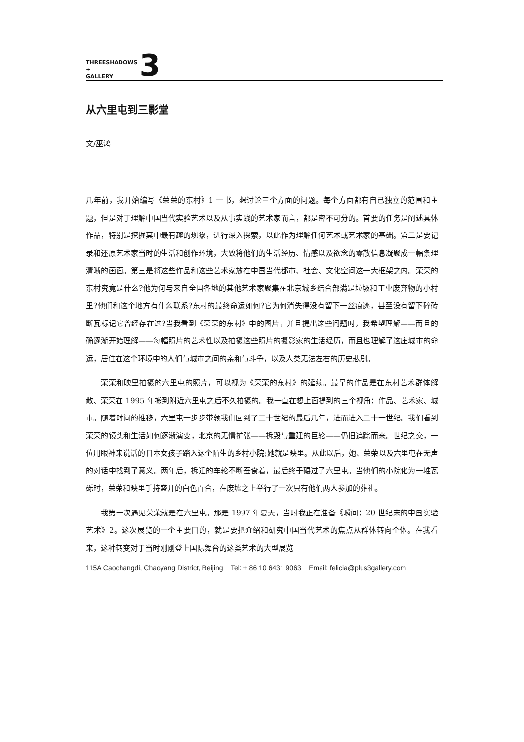THREESHADOWS
+
GALLERY
3
从六里屯到三影堂
文/巫鸿
几年前，我开始编写《荣荣的东村》1 一书，想讨论三个方面的问题。每个方面都有自己独立的范围和主题，但是对于理解中国当代实验艺术以及从事实践的艺术家而言，都是密不可分的。首要的任务是阐述具体作品，特别是挖掘其中最有趣的现象，进行深入探索，以此作为理解任何艺术或艺术家的基础。第二是要记录和还原艺术家当时的生活和创作环境，大致将他们的生活经历、情感以及欲念的零散信息凝聚成一幅条理清晰的画面。第三是将这些作品和这些艺术家放在中国当代都市、社会、文化空间这一大框架之内。荣荣的东村究竟是什么?他为何与来自全国各地的其他艺术家聚集在北京城乡结合部满是垃圾和工业废弃物的小村里?他们和这个地方有什么联系?东村的最终命运如何?它为何消失得没有留下一丝痕迹，甚至没有留下碎砖断瓦标记它曾经存在过?当我看到《荣荣的东村》中的图片，并且提出这些问题时，我希望理解——而且的确逐渐开始理解——每幅照片的艺术性以及拍摄这些照片的摄影家的生活经历，而且也理解了这座城市的命运，居住在这个环境中的人们与城市之间的亲和与斗争，以及人类无法左右的历史悲剧。
荣荣和映里拍摄的六里屯的照片，可以视为《荣荣的东村》的延续。最早的作品是在东村艺术群体解散、荣荣在 1995 年搬到附近六里屯之后不久拍摄的。我一直在想上面提到的三个视角：作品、艺术家、城市。随着时间的推移，六里屯一步步带领我们回到了二十世纪的最后几年，进而进入二十一世纪。我们看到荣荣的镜头和生活如何逐渐演变，北京的无情扩张——拆毁与重建的巨轮——仍旧追踪而来。世纪之交，一位用眼神来说话的日本女孩子踏入这个陌生的乡村小院;她就是映里。从此以后，她、荣荣以及六里屯在无声的对话中找到了意义。两年后，拆迁的车轮不断蚕食着，最后终于碾过了六里屯。当他们的小院化为一堆瓦砾时，荣荣和映里手持盛开的白色百合，在废墟之上举行了一次只有他们两人参加的葬礼。
我第一次遇见荣荣就是在六里屯。那是 1997 年夏天，当时我正在准备《瞬间：20 世纪末的中国实验艺术》2。这次展览的一个主要目的，就是要把介绍和研究中国当代艺术的焦点从群体转向个体。在我看来，这种转变对于当时刚刚登上国际舞台的这类艺术的大型展览
115A Caochangdi, Chaoyang District, Beijing Tel: + 86 10 6431 9063 Email: felicia@plus3gallery.com